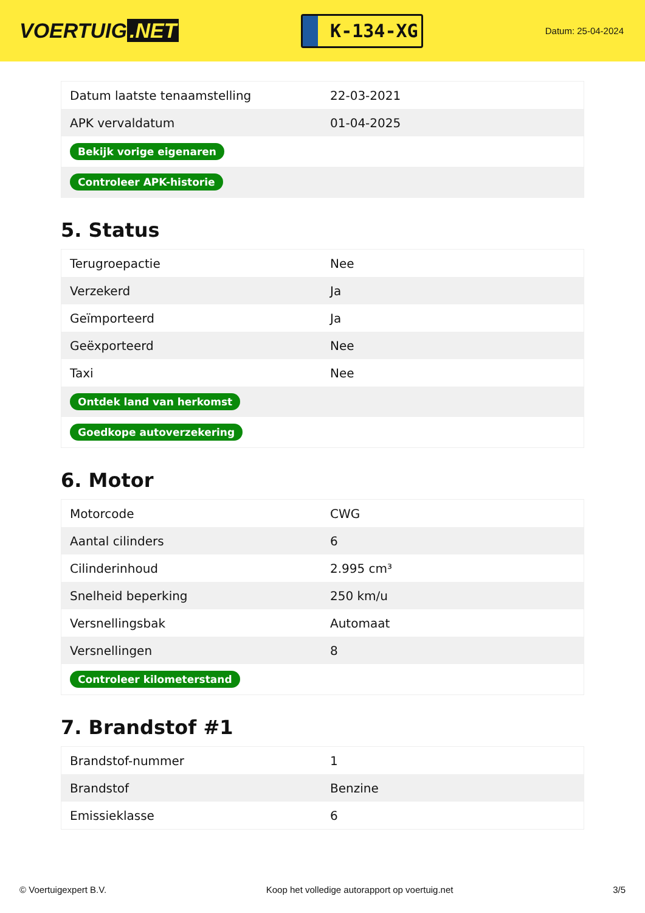VOERTUIG.NET
K-134-XG
Datum: 25-04-2024
| Datum laatste tenaamstelling | 22-03-2021 |
| APK vervaldatum | 01-04-2025 |
| Bekijk vorige eigenaren | |
| Controleer APK-historie | |
5. Status
| Terugroepactie | Nee |
| Verzekerd | Ja |
| Geïmporteerd | Ja |
| Geëxporteerd | Nee |
| Taxi | Nee |
| Ontdek land van herkomst | |
| Goedkope autoverzekering | |
6. Motor
| Motorcode | CWG |
| Aantal cilinders | 6 |
| Cilinderinhoud | 2.995 cm³ |
| Snelheid beperking | 250 km/u |
| Versnellingsbak | Automaat |
| Versnellingen | 8 |
| Controleer kilometerstand | |
7. Brandstof #1
| Brandstof-nummer | 1 |
| Brandstof | Benzine |
| Emissieklasse | 6 |
© Voertuigexpert B.V. Koop het volledige autorapport op voertuig.net 3/5